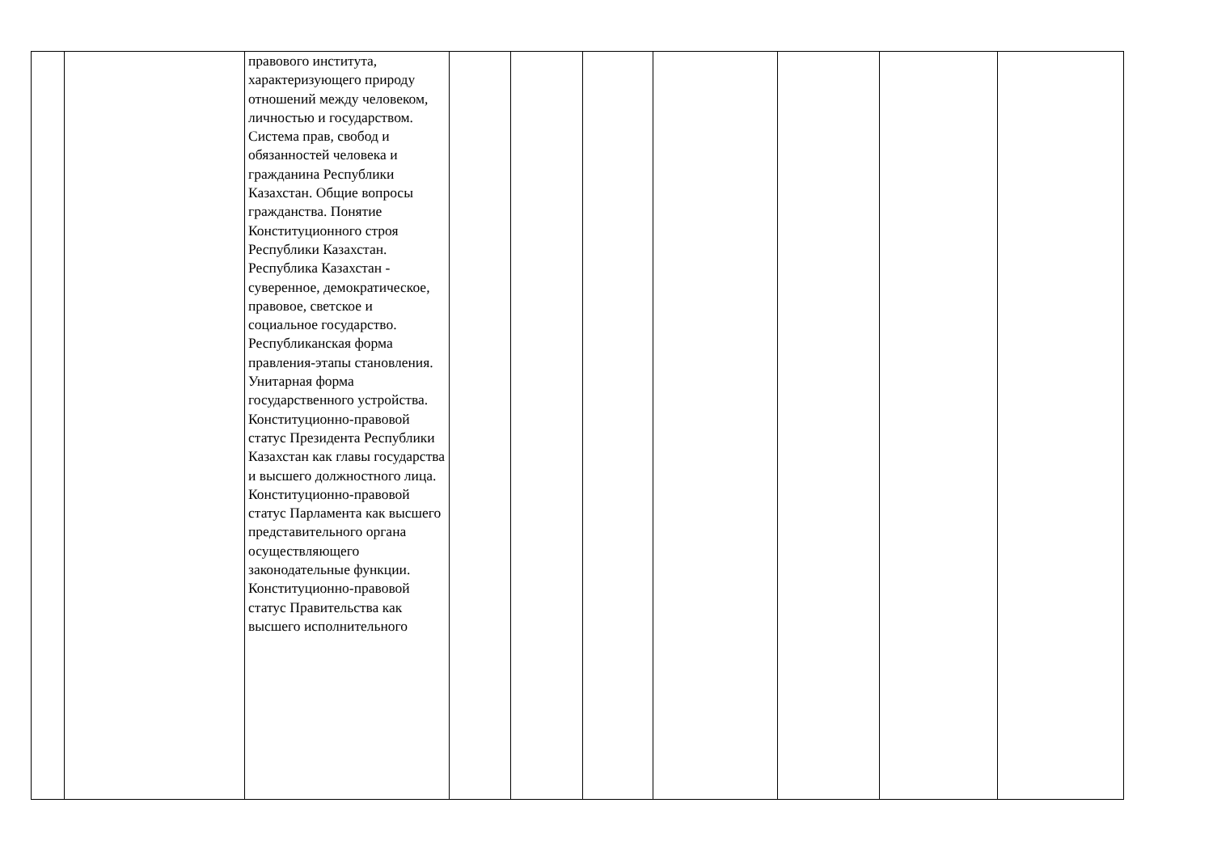| | | правового института, характеризующего природу отношений между человеком, личностью и государством. Система прав, свобод и обязанностей человека и гражданина Республики Казахстан. Общие вопросы гражданства. Понятие Конституционного строя Республики Казахстан. Республика Казахстан - суверенное, демократическое, правовое, светское и социальное государство. Республиканская форма правления-этапы становления. Унитарная форма государственного устройства. Конституционно-правовой статус Президента Республики Казахстан как главы государства и высшего должностного лица. Конституционно-правовой статус Парламента как высшего представительного органа осуществляющего законодательные функции. Конституционно-правовой статус Правительства как высшего исполнительного | | | | | | | |